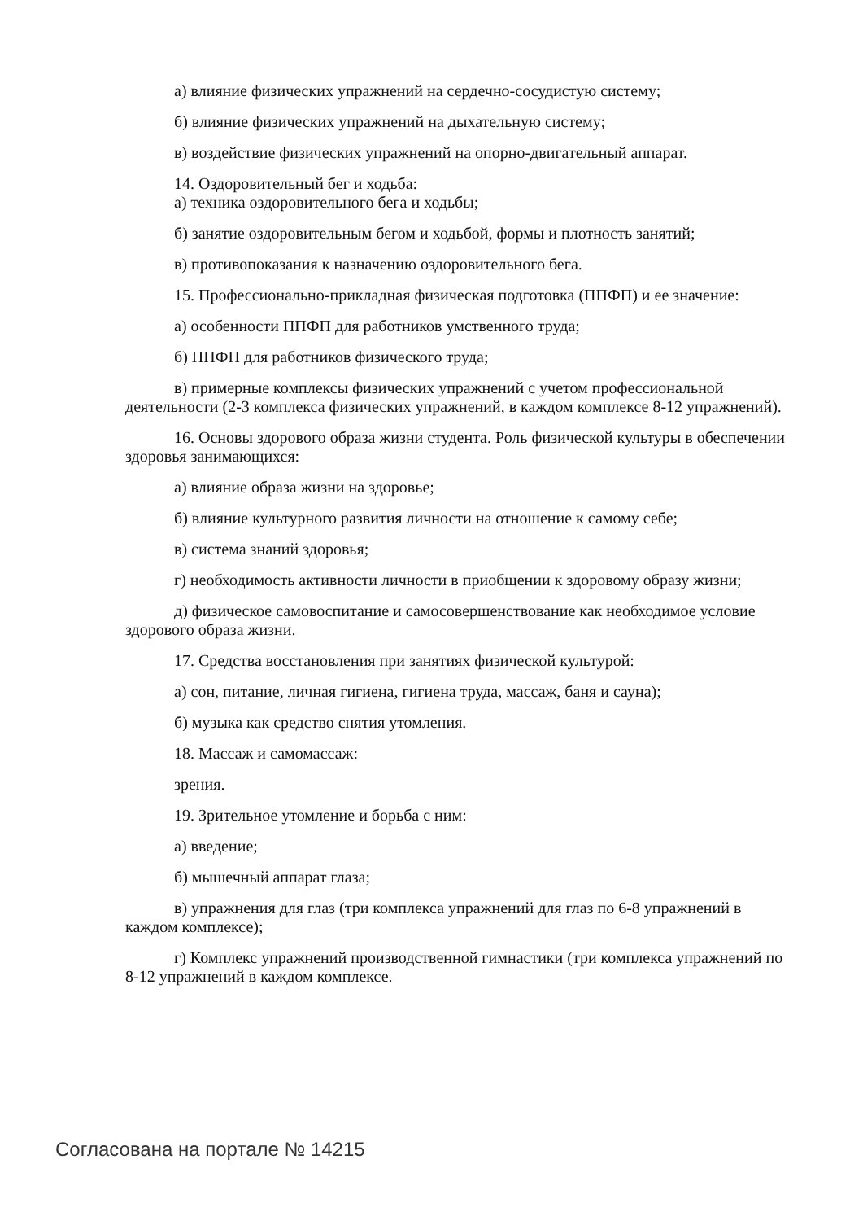а) влияние физических упражнений на сердечно-сосудистую систему;
б) влияние физических упражнений на дыхательную систему;
в) воздействие физических упражнений на опорно-двигательный аппарат.
14. Оздоровительный бег и ходьба:
а) техника оздоровительного бега и ходьбы;
б) занятие оздоровительным бегом и ходьбой, формы и плотность занятий;
в) противопоказания к назначению оздоровительного бега.
15. Профессионально-прикладная физическая подготовка (ППФП) и ее значение:
а) особенности ППФП для работников умственного труда;
б) ППФП для работников физического труда;
в) примерные комплексы физических упражнений с учетом профессиональной деятельности (2-3 комплекса физических упражнений, в каждом комплексе 8-12 упражнений).
16. Основы здорового образа жизни студента. Роль физической культуры в обеспечении здоровья занимающихся:
а) влияние образа жизни на здоровье;
б) влияние культурного развития личности на отношение к самому себе;
в) система знаний здоровья;
г) необходимость активности личности в приобщении к здоровому образу жизни;
д) физическое самовоспитание и самосовершенствование как необходимое условие здорового образа жизни.
17. Средства восстановления при занятиях физической культурой:
а) сон, питание, личная гигиена, гигиена труда, массаж, баня и сауна);
б) музыка как средство снятия утомления.
18. Массаж и самомассаж:
зрения.
19. Зрительное утомление и борьба с ним:
а) введение;
б) мышечный аппарат глаза;
в) упражнения для глаз (три комплекса упражнений для глаз по 6-8 упражнений в каждом комплексе);
г) Комплекс упражнений производственной гимнастики (три комплекса упражнений по 8-12 упражнений в каждом комплексе.
Согласована на портале № 14215